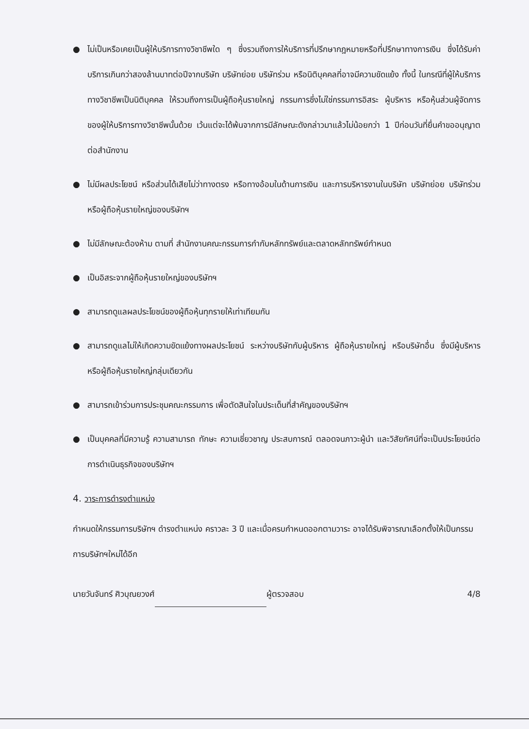● ไม่เป็นหรือเคยเป็นผู้ให้บริการทางวิชาชีพใด ๆ ซึ่งรวมถึงการให้บริการที่ปรึกษากฎหมายหรือที่ปรึกษาทางการเงิน ซึ่งได้รับค่าบริการเกินกว่าสองล้านบาทต่อปีจากบริษัท บริษัทย่อย บริษัทร่วม หรือนิติบุคคลที่อาจมีความขัดแย้ง ทั้งนี้ ในกรณีที่ผู้ให้บริการทางวิชาชีพเป็นนิติบุคคล ให้รวมถึงการเป็นผู้ถือหุ้นรายใหญ่ กรรมการซึ่งไม่ใช่กรรมการอิสระ ผู้บริหาร หรือหุ้นส่วนผู้จัดการ ของผู้ให้บริการทางวิชาชีพนั้นด้วย เว้นแต่จะได้พ้นจากการมีลักษณะดังกล่าวมาแล้วไม่น้อยกว่า 1 ปีก่อนวันที่ยื่นคำขออนุญาตต่อสำนักงาน
● ไม่มีผลประโยชน์ หรือส่วนได้เสียไม่ว่าทางตรง หรือทางอ้อมในด้านการเงิน และการบริหารงานในบริษัท บริษัทย่อย บริษัทร่วม หรือผู้ถือหุ้นรายใหญ่ของบริษัทฯ
● ไม่มีลักษณะต้องห้าม ตามที่ สำนักงานคณะกรรมการกำกับหลักทรัพย์และตลาดหลักทรัพย์กำหนด
● เป็นอิสระจากผู้ถือหุ้นรายใหญ่ของบริษัทฯ
● สามารถดูแลผลประโยชน์ของผู้ถือหุ้นทุกรายให้เท่าเทียมกัน
● สามารถดูแลไม่ให้เกิดความขัดแย้งทางผลประโยชน์ ระหว่างบริษัทกับผู้บริหาร ผู้ถือหุ้นรายใหญ่ หรือบริษัทอื่น ซึ่งมีผู้บริหาร หรือผู้ถือหุ้นรายใหญ่กลุ่มเดียวกัน
● สามารถเข้าร่วมการประชุมคณะกรรมการ เพื่อตัดสินใจในประเด็นที่สำคัญของบริษัทฯ
● เป็นบุคคลที่มีความรู้ ความสามารถ ทักษะ ความเชี่ยวชาญ ประสบการณ์ ตลอดจนภาวะผู้นำ และวิสัยทัศน์ที่จะเป็นประโยชน์ต่อการดำเนินธุรกิจของบริษัทฯ
4. วาระการดำรงตำแหน่ง
กำหนดให้กรรมการบริษัทฯ ดำรงตำแหน่ง คราวละ 3 ปี และเมื่อครบกำหนดออกตามวาระ อาจได้รับพิจารณาเลือกตั้งให้เป็นกรรมการบริษัทฯใหม่ได้อีก
นายวันจันทร์ ศิวบุณยวงศ์ ผู้ตรวจสอบ 4/8